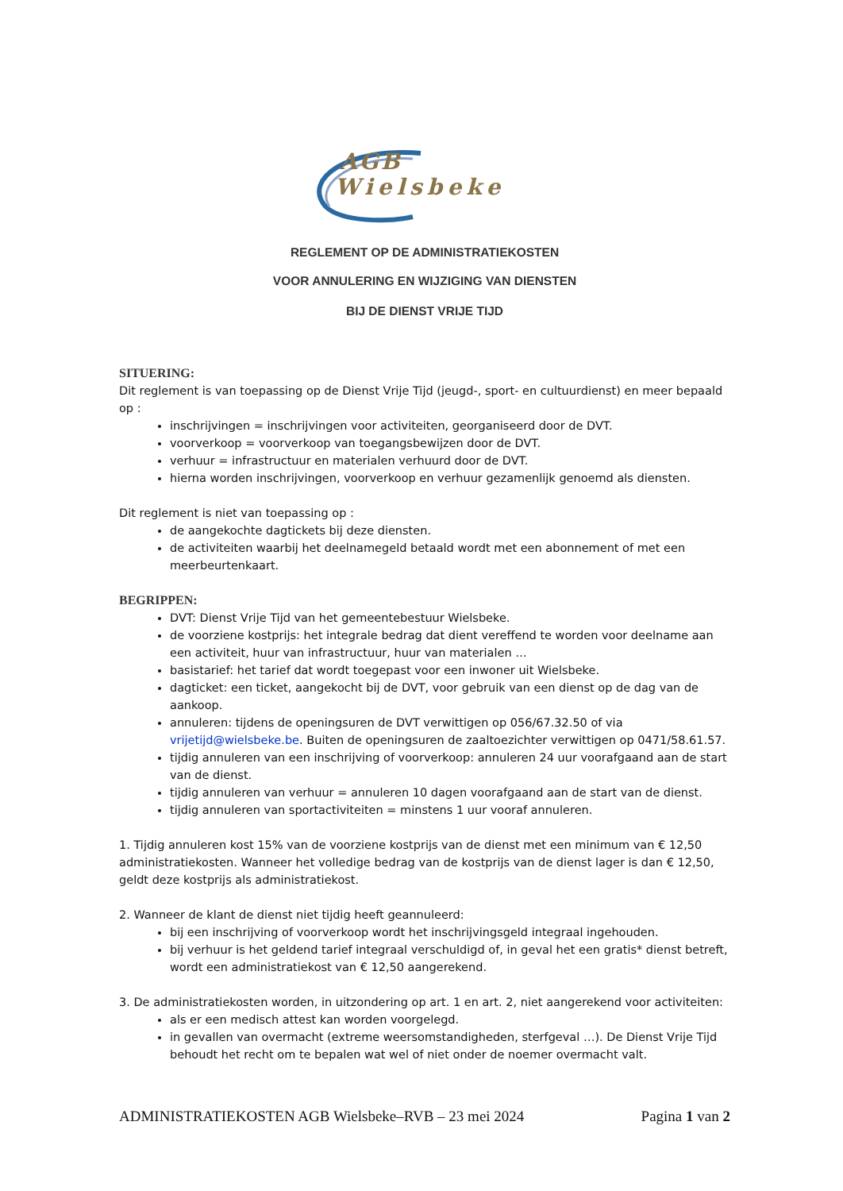AGB
Wielsbeke
REGLEMENT OP DE ADMINISTRATIEKOSTEN
VOOR ANNULERING EN WIJZIGING VAN DIENSTEN
BIJ DE DIENST VRIJE TIJD
SITUERING:
Dit reglement is van toepassing op de Dienst Vrije Tijd (jeugd-, sport- en cultuurdienst) en meer bepaald op :
inschrijvingen = inschrijvingen voor activiteiten, georganiseerd door de DVT.
voorverkoop = voorverkoop van toegangsbewijzen door de DVT.
verhuur = infrastructuur en materialen verhuurd door de DVT.
hierna worden inschrijvingen, voorverkoop en verhuur gezamenlijk genoemd als diensten.
Dit reglement is niet van toepassing op :
de aangekochte dagtickets bij deze diensten.
de activiteiten waarbij het deelnamegeld betaald wordt met een abonnement of met een meerbeurtenkaart.
BEGRIPPEN:
DVT: Dienst Vrije Tijd van het gemeentebestuur Wielsbeke.
de voorziene kostprijs: het integrale bedrag dat dient vereffend te worden voor deelname aan een activiteit, huur van infrastructuur, huur van materialen …
basistarief: het tarief dat wordt toegepast voor een inwoner uit Wielsbeke.
dagticket: een ticket, aangekocht bij de DVT, voor gebruik van een dienst op de dag van de aankoop.
annuleren: tijdens de openingsuren de DVT verwittigen op 056/67.32.50 of via vrijetijd@wielsbeke.be. Buiten de openingsuren de zaaltoezichter verwittigen op 0471/58.61.57.
tijdig annuleren van een inschrijving of voorverkoop: annuleren 24 uur voorafgaand aan de start van de dienst.
tijdig annuleren van verhuur = annuleren 10 dagen voorafgaand aan de start van de dienst.
tijdig annuleren van sportactiviteiten = minstens 1 uur vooraf annuleren.
1. Tijdig annuleren kost 15% van de voorziene kostprijs van de dienst met een minimum van € 12,50 administratiekosten. Wanneer het volledige bedrag van de kostprijs van de dienst lager is dan € 12,50, geldt deze kostprijs als administratiekost.
2. Wanneer de klant de dienst niet tijdig heeft geannuleerd:
bij een inschrijving of voorverkoop wordt het inschrijvingsgeld integraal ingehouden.
bij verhuur is het geldend tarief integraal verschuldigd of, in geval het een gratis* dienst betreft, wordt een administratiekost van € 12,50 aangerekend.
3. De administratiekosten worden, in uitzondering op art. 1 en art. 2, niet aangerekend voor activiteiten:
als er een medisch attest kan worden voorgelegd.
in gevallen van overmacht (extreme weersomstandigheden, sterfgeval …). De Dienst Vrije Tijd behoudt het recht om te bepalen wat wel of niet onder de noemer overmacht valt.
ADMINISTRATIEKOSTEN AGB Wielsbeke–RVB – 23 mei 2024 Pagina 1 van 2